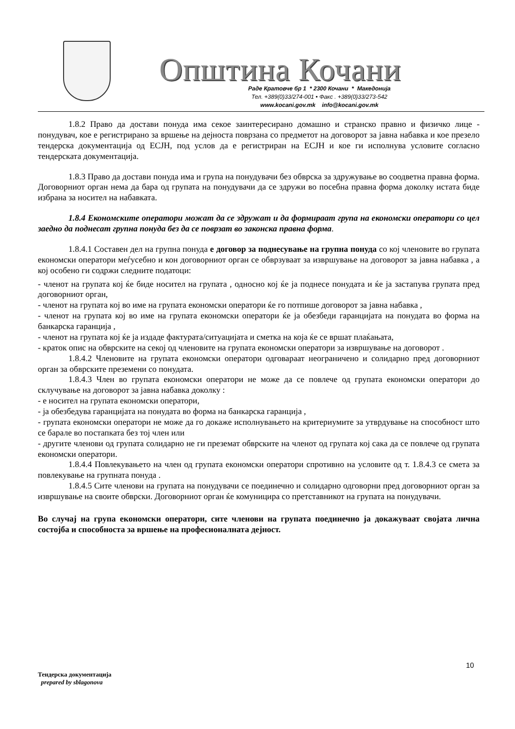Општина Кочани
Раде Кратовче бр 1 * 2300 Кочани * Македонија
Тел. +389(0)33/274-001 • Факс . +389(0)33/273-542
www.kocani.gov.mk info@kocani.gov.mk
1.8.2 Право да достави понуда има секое заинтересирано домашно и странско правно и физичко лице - понудувач, кое е регистрирано за вршење на дејноста поврзана со предметот на договорот за јавна набавка и кое презело тендерска документација од ЕСЈН, под услов да е регистриран на ЕСЈН и кое ги исполнува условите согласно тендерската документација.
1.8.3 Право да достави понуда има и група на понудувачи без обврска за здружување во соодветна правна форма. Договорниот орган нема да бара од групата на понудувачи да се здружи во посебна правна форма доколку истата биде избрана за носител на набавката.
1.8.4 Економските оператори можат да се здружат и да формираат група на економски оператори со цел заедно да поднесат групна понуда без да се поврзат во законска правна форма.
1.8.4.1 Составен дел на групна понуда е договор за поднесување на групна понуда со кој членовите во групата економски оператори меѓусебно и кон договорниот орган се обврзуваат за извршување на договорот за јавна набавка , а кој особено ги содржи следните податоци:
- членот на групата кој ќе биде носител на групата , односно кој ќе ја поднесе понудата и ќе ја застапува групата пред договорниот орган,
- членот на групата кој во име на групата економски оператори ќе го потпише договорот за јавна набавка ,
- членот на групата кој во име на групата економски оператори ќе ја обезбеди гаранцијата на понудата во форма на банкарска гаранција ,
- членот на групата кој ќе ја издаде фактурата/ситуацијата и сметка на која ќе се вршат плаќањата,
- краток опис на обврските на секој од членовите на групата економски оператори за извршување на договорот .
1.8.4.2 Членовите на групата економски оператори одговараат неограничено и солидарно пред договорниот орган за обврските преземени со понудата.
1.8.4.3 Член во групата економски оператори не може да се повлече од групата економски оператори до склучување на договорот за јавна набавка доколку :
- е носител на групата економски оператори,
- ја обезбедува гаранцијата на понудата во форма на банкарска гаранција ,
- групата економски оператори не може да го докаже исполнувањето на критериумите за утврдување на способност што се барале во постапката без тој член или
- другите членови од групата солидарно не ги преземат обврските на членот од групата кој сака да се повлече од групата економски оператори.
1.8.4.4 Повлекувањето на член од групата економски оператори спротивно на условите од т. 1.8.4.3 се смета за повлекување на групната понуда .
1.8.4.5 Сите членови на групата на понудувачи се поединечно и солидарно одговорни пред договорниот орган за извршување на своите обврски. Договорниот орган ќе комуницира со претставникот на групата на понудувачи.
Во случај на група економски оператори, сите членови на групата поединечно ја докажуваат својата лична состојба и способноста за вршење на професионалната дејност.
10
Тендерска документација
prepared by sblagonova